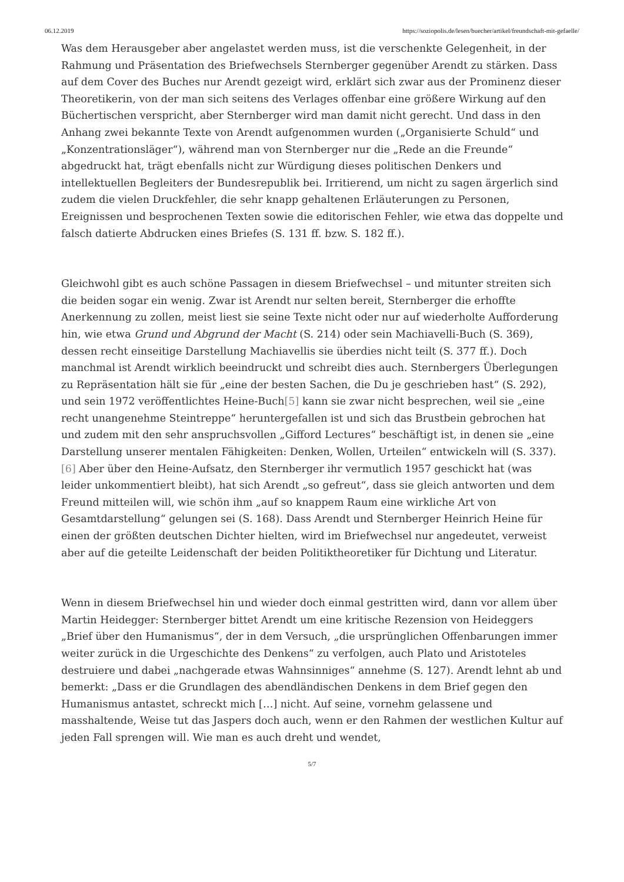06.12.2019 https://soziopolis.de/lesen/buecher/artikel/freundschaft-mit-gefaelle/
Was dem Herausgeber aber angelastet werden muss, ist die verschenkte Gelegenheit, in der Rahmung und Präsentation des Briefwechsels Sternberger gegenüber Arendt zu stärken. Dass auf dem Cover des Buches nur Arendt gezeigt wird, erklärt sich zwar aus der Prominenz dieser Theoretikerin, von der man sich seitens des Verlages offenbar eine größere Wirkung auf den Büchertischen verspricht, aber Sternberger wird man damit nicht gerecht. Und dass in den Anhang zwei bekannte Texte von Arendt aufgenommen wurden („Organisierte Schuld“ und „Konzentrationsläger“), während man von Sternberger nur die „Rede an die Freunde“ abgedruckt hat, trägt ebenfalls nicht zur Würdigung dieses politischen Denkers und intellektuellen Begleiters der Bundesrepublik bei. Irritierend, um nicht zu sagen ärgerlich sind zudem die vielen Druckfehler, die sehr knapp gehaltenen Erläuterungen zu Personen, Ereignissen und besprochenen Texten sowie die editorischen Fehler, wie etwa das doppelte und falsch datierte Abdrucken eines Briefes (S. 131 ff. bzw. S. 182 ff.).
Gleichwohl gibt es auch schöne Passagen in diesem Briefwechsel – und mitunter streiten sich die beiden sogar ein wenig. Zwar ist Arendt nur selten bereit, Sternberger die erhoffte Anerkennung zu zollen, meist liest sie seine Texte nicht oder nur auf wiederholte Aufforderung hin, wie etwa Grund und Abgrund der Macht (S. 214) oder sein Machiavelli-Buch (S. 369), dessen recht einseitige Darstellung Machiavellis sie überdies nicht teilt (S. 377 ff.). Doch manchmal ist Arendt wirklich beeindruckt und schreibt dies auch. Sternbergers Überlegungen zu Repräsentation hält sie für „eine der besten Sachen, die Du je geschrieben hast“ (S. 292), und sein 1972 veröffentlichtes Heine-Buch[5] kann sie zwar nicht besprechen, weil sie „eine recht unangenehme Steintreppe“ heruntergefallen ist und sich das Brustbein gebrochen hat und zudem mit den sehr anspruchsvollen „Gifford Lectures“ beschäftigt ist, in denen sie „eine Darstellung unserer mentalen Fähigkeiten: Denken, Wollen, Urteilen“ entwickeln will (S. 337).[6] Aber über den Heine-Aufsatz, den Sternberger ihr vermutlich 1957 geschickt hat (was leider unkommentiert bleibt), hat sich Arendt „so gefreut“, dass sie gleich antworten und dem Freund mitteilen will, wie schön ihm „auf so knappem Raum eine wirkliche Art von Gesamtdarstellung“ gelungen sei (S. 168). Dass Arendt und Sternberger Heinrich Heine für einen der größten deutschen Dichter hielten, wird im Briefwechsel nur angedeutet, verweist aber auf die geteilte Leidenschaft der beiden Politiktheoretiker für Dichtung und Literatur.
Wenn in diesem Briefwechsel hin und wieder doch einmal gestritten wird, dann vor allem über Martin Heidegger: Sternberger bittet Arendt um eine kritische Rezension von Heideggers „Brief über den Humanismus“, der in dem Versuch, „die ursprünglichen Offenbarungen immer weiter zurück in die Urgeschichte des Denkens“ zu verfolgen, auch Plato und Aristoteles destruiere und dabei „nachgerade etwas Wahnsinniges“ annehme (S. 127). Arendt lehnt ab und bemerkt: „Dass er die Grundlagen des abendländischen Denkens in dem Brief gegen den Humanismus antastet, schreckt mich […] nicht. Auf seine, vornehm gelassene und masshaltende, Weise tut das Jaspers doch auch, wenn er den Rahmen der westlichen Kultur auf jeden Fall sprengen will. Wie man es auch dreht und wendet,
5/7